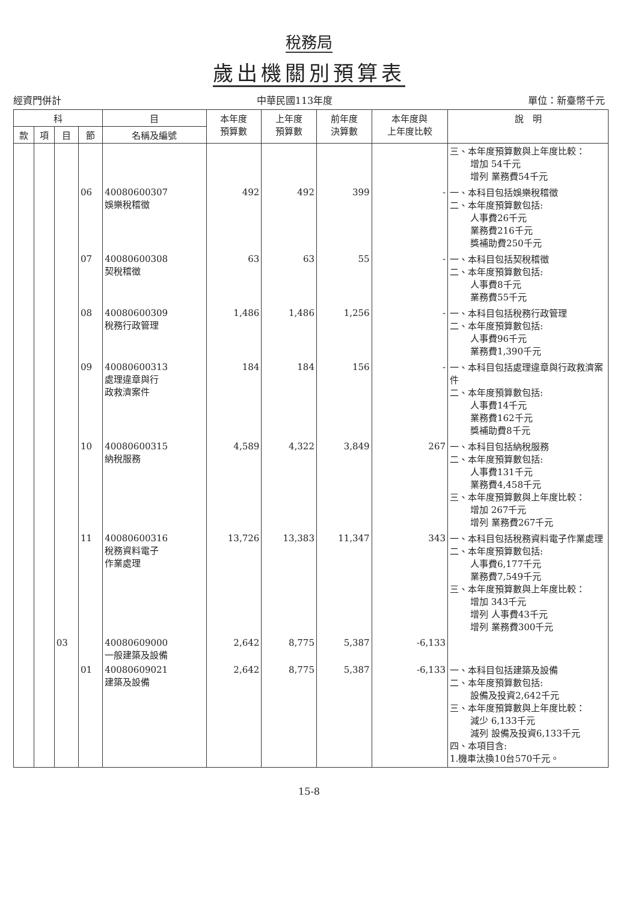稅務局
歲出機關別預算表
經資門併計 中華民國113年度 單位：新臺幣千元
| 科 | | | | 目 | 本年度 預算數 | 上年度 預算數 | 前年度 決算數 | 本年度與 上年度比較 | 說 明 |
| --- | --- | --- | --- | --- | --- | --- | --- | --- | --- |
| 款 | 項 | 目 | 節 | 名稱及編號 | | | | | |
| | | | | | | | | | 三、本年度預算數與上年度比較： 增加 54千元 增列 業務費54千元 |
| | | | 06 | 40080600307 娛樂稅稽徵 | 492 | 492 | 399 | - | 一、本科目包括娛樂稅稽徵 二、本年度預算數包括: 人事費26千元 業務費216千元 獎補助費250千元 |
| | | | 07 | 40080600308 契稅稽徵 | 63 | 63 | 55 | - | 一、本科目包括契稅稽徵 二、本年度預算數包括: 人事費8千元 業務費55千元 |
| | | | 08 | 40080600309 稅務行政管理 | 1,486 | 1,486 | 1,256 | - | 一、本科目包括稅務行政管理 二、本年度預算數包括: 人事費96千元 業務費1,390千元 |
| | | | 09 | 40080600313 處理違章與行 政救濟案件 | 184 | 184 | 156 | - | 一、本科目包括處理違章與行政救濟案件 二、本年度預算數包括: 人事費14千元 業務費162千元 獎補助費8千元 |
| | | | 10 | 40080600315 納稅服務 | 4,589 | 4,322 | 3,849 | 267 | 一、本科目包括納稅服務 二、本年度預算數包括: 人事費131千元 業務費4,458千元 三、本年度預算數與上年度比較： 增加 267千元 增列 業務費267千元 |
| | | | 11 | 40080600316 稅務資料電子 作業處理 | 13,726 | 13,383 | 11,347 | 343 | 一、本科目包括稅務資料電子作業處理 二、本年度預算數包括: 人事費6,177千元 業務費7,549千元 三、本年度預算數與上年度比較： 增加 343千元 增列 人事費43千元 增列 業務費300千元 |
| | | 03 | | 40080609000 一般建築及設備 | 2,642 | 8,775 | 5,387 | -6,133 | |
| | | | 01 | 40080609021 建築及設備 | 2,642 | 8,775 | 5,387 | -6,133 | 一、本科目包括建築及設備 二、本年度預算數包括: 設備及投資2,642千元 三、本年度預算數與上年度比較： 減少 6,133千元 減列 設備及投資6,133千元 四、本項目含: 1.機車汰換10台570千元。 |
15-8